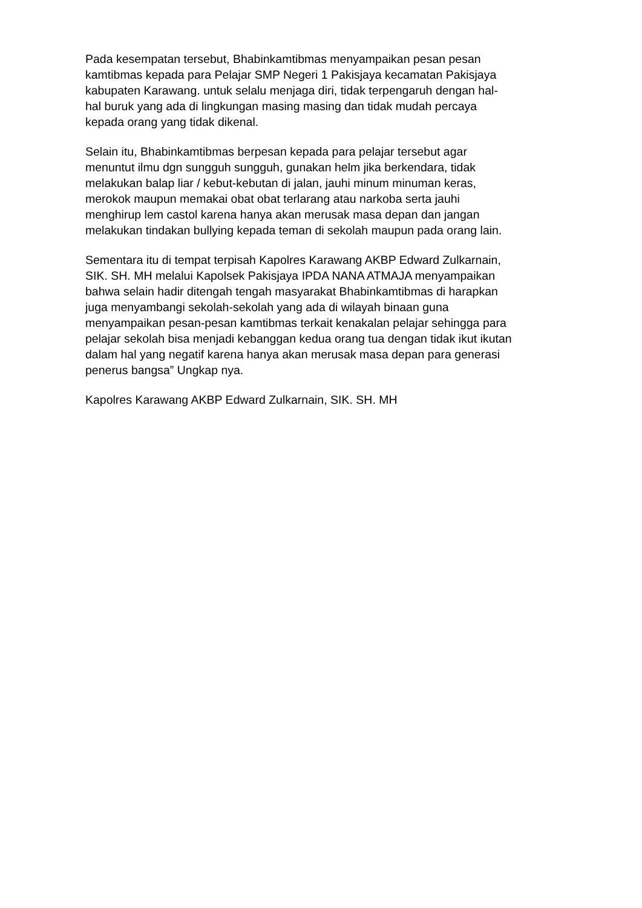Pada kesempatan tersebut, Bhabinkamtibmas menyampaikan pesan pesan
kamtibmas kepada para Pelajar SMP Negeri 1 Pakisjaya kecamatan Pakisjaya
kabupaten Karawang. untuk selalu menjaga diri, tidak terpengaruh dengan hal-
hal buruk yang ada di lingkungan masing masing dan tidak mudah percaya
kepada orang yang tidak dikenal.
Selain itu, Bhabinkamtibmas berpesan kepada para pelajar tersebut agar
menuntut ilmu dgn sungguh sungguh, gunakan helm jika berkendara, tidak
melakukan balap liar / kebut-kebutan di jalan, jauhi minum minuman keras,
merokok maupun memakai obat obat terlarang atau narkoba serta jauhi
menghirup lem castol karena hanya akan merusak masa depan dan jangan
melakukan tindakan bullying kepada teman di sekolah maupun pada orang lain.
Sementara itu di tempat terpisah Kapolres Karawang AKBP Edward Zulkarnain,
SIK. SH. MH melalui Kapolsek Pakisjaya IPDA NANA ATMAJA menyampaikan
bahwa selain hadir ditengah tengah masyarakat Bhabinkamtibmas di harapkan
juga menyambangi sekolah-sekolah yang ada di wilayah binaan guna
menyampaikan pesan-pesan kamtibmas terkait kenakalan pelajar sehingga para
pelajar sekolah bisa menjadi kebanggan kedua orang tua dengan tidak ikut ikutan
dalam hal yang negatif karena hanya akan merusak masa depan para generasi
penerus bangsa” Ungkap nya.
Kapolres Karawang AKBP Edward Zulkarnain, SIK. SH. MH